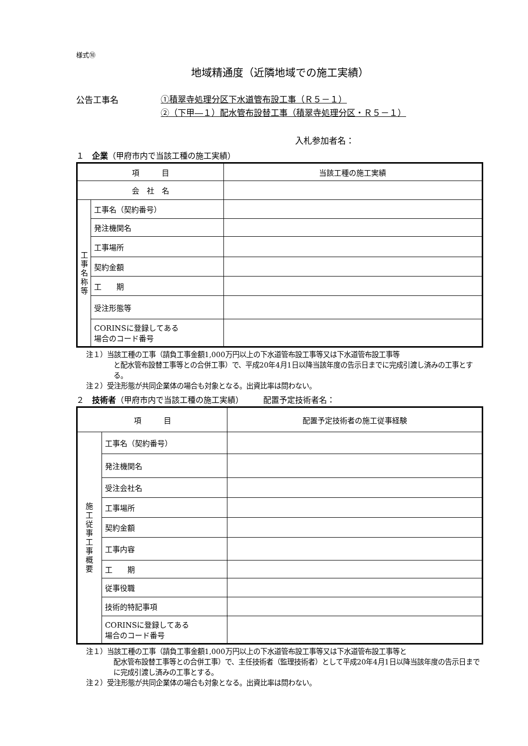様式⑩
地域精通度（近隣地域での施工実績）
公告工事名
①積翠寺処理分区下水道管布設工事（Ｒ５－１）
②（下甲―１）配水管布設替工事（積翠寺処理分区・Ｒ５－１）
入札参加者名：
１　企業（甲府市内で当該工種の施工実績）
| 項 目 | | 当該工種の施工実績 |
| 会 社 名 | | |
| 工 事 名 称 等 | 工事名（契約番号） | |
| | 発注機関名 | |
| | 工事場所 | |
| | 契約金額 | |
| | 工 期 | |
| | 受注形態等 | |
| | CORINSに登録してある 場合のコード番号 | |
注１）当該工種の工事（請負工事金額1,000万円以上の下水道管布設工事等又は下水道管布設工事等
と配水管布設替工事等との合併工事）で、平成20年4月1日以降当該年度の告示日までに完成引渡し済みの工事とする。
注２）受注形態が共同企業体の場合も対象となる。出資比率は問わない。
２　技術者（甲府市内で当該工種の施工実績）　　　配置予定技術者名：
| 項 目 | | 配置予定技術者の施工従事経験 |
| 施 工 従 事 工 事 概 要 | 工事名（契約番号） | |
| | 発注機関名 | |
| | 受注会社名 | |
| | 工事場所 | |
| | 契約金額 | |
| | 工事内容 | |
| | 工 期 | |
| | 従事役職 | |
| | 技術的特記事項 | |
| | CORINSに登録してある 場合のコード番号 | |
注１）当該工種の工事（請負工事金額1,000万円以上の下水道管布設工事等又は下水道管布設工事等と
配水管布設替工事等との合併工事）で、主任技術者（監理技術者）として平成20年4月1日以降当該年度の告示日までに完成引渡し済みの工事とする。
注２）受注形態が共同企業体の場合も対象となる。出資比率は問わない。